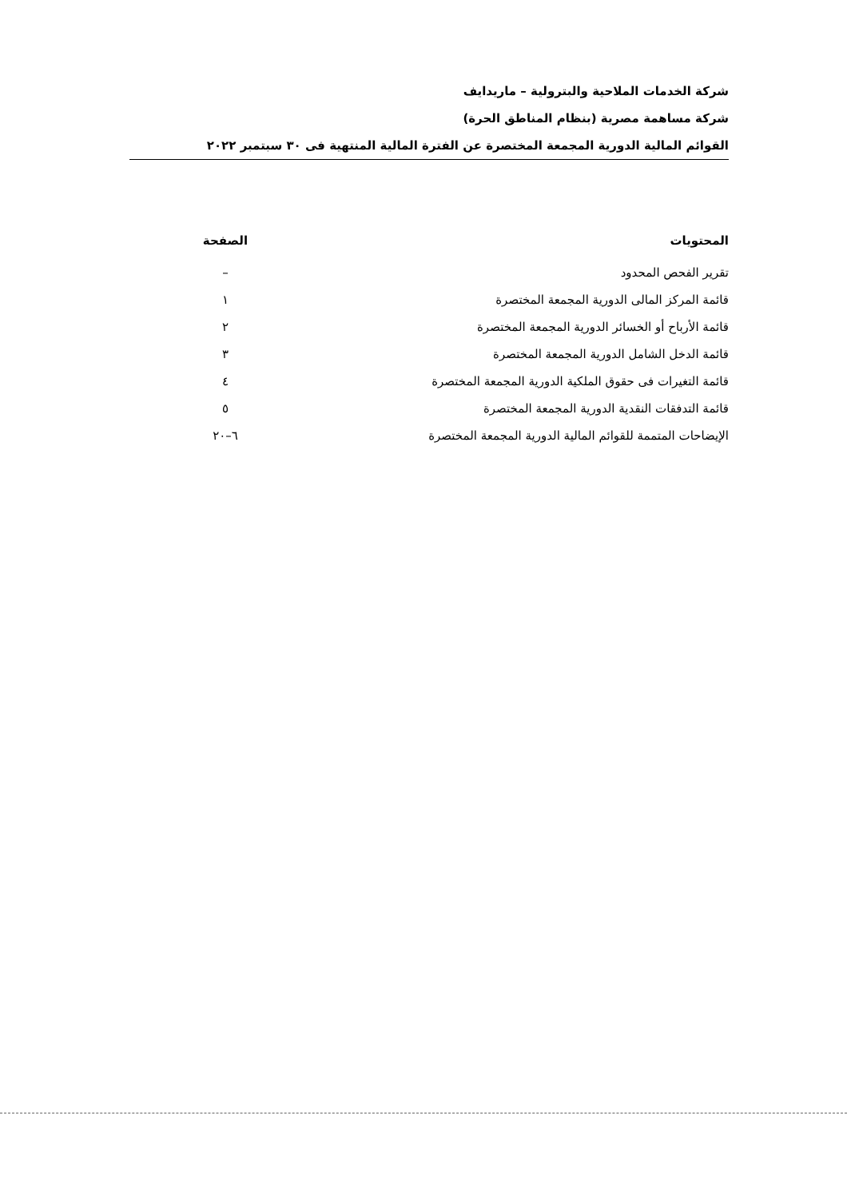شركة الخدمات الملاحية والبترولية – ماريدايف
شركة مساهمة مصرية (بنظام المناطق الحرة)
القوائم المالية الدورية المجمعة المختصرة عن الفترة المالية المنتهية فى ٣٠ سبتمبر ٢٠٢٢
| المحتويات | الصفحة |
| --- | --- |
| تقرير الفحص المحدود | – |
| قائمة المركز المالى الدورية المجمعة المختصرة | ١ |
| قائمة الأرباح أو الخسائر الدورية المجمعة المختصرة | ٢ |
| قائمة الدخل الشامل الدورية المجمعة المختصرة | ٣ |
| قائمة التغيرات فى حقوق الملكية الدورية المجمعة المختصرة | ٤ |
| قائمة التدفقات النقدية الدورية المجمعة المختصرة | ٥ |
| الإيضاحات المتممة للقوائم المالية الدورية المجمعة المختصرة | ٦–٢٠ |